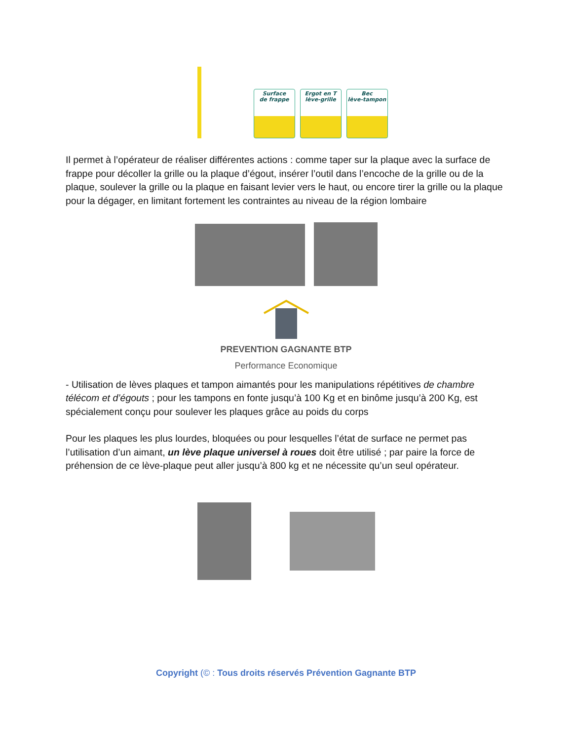Surface
de frappe
Ergot en T
lève-grille
Bec
lève-tampon
Il permet à l’opérateur de réaliser différentes actions : comme taper sur la plaque avec la surface de frappe pour décoller la grille ou la plaque d’égout, insérer l’outil dans l’encoche de la grille ou de la plaque, soulever la grille ou la plaque en faisant levier vers le haut, ou encore tirer la grille ou la plaque pour la dégager, en limitant fortement les contraintes au niveau de la région lombaire
PREVENTION GAGNANTE BTP
Performance Economique
- Utilisation de lèves plaques et tampon aimantés pour les manipulations répétitives de chambre télécom et d’égouts ; pour les tampons en fonte jusqu’à 100 Kg et en binôme jusqu’à 200 Kg, est spécialement conçu pour soulever les plaques grâce au poids du corps
Pour les plaques les plus lourdes, bloquées ou pour lesquelles l’état de surface ne permet pas l’utilisation d’un aimant, un lève plaque universel à roues doit être utilisé ; par paire la force de préhension de ce lève-plaque peut aller jusqu’à 800 kg et ne nécessite qu’un seul opérateur.
Copyright (© : Tous droits réservés Prévention Gagnante BTP